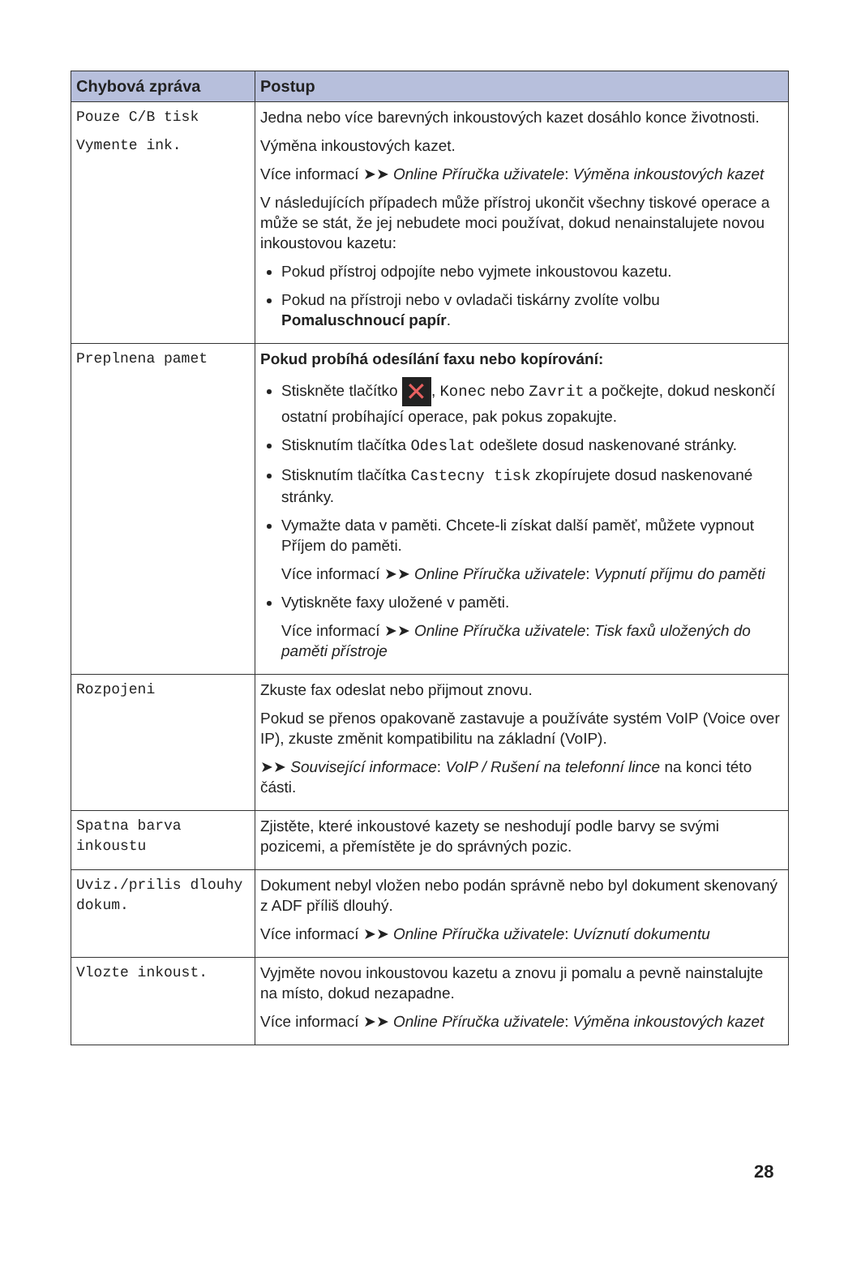| Chybová zpráva | Postup |
| --- | --- |
| Pouze C/B tisk Vymente ink. | Jedna nebo více barevných inkoustových kazet dosáhlo konce životnosti. Výměna inkoustových kazet. Více informací ➤➤ Online Příručka uživatele : Výměna inkoustových kazet V následujících případech může přístroj ukončit všechny tiskové operace a může se stát, že jej nebudete moci používat, dokud nenainstalujete novou inkoustovou kazetu: Pokud přístroj odpojíte nebo vyjmete inkoustovou kazetu. Pokud na přístroji nebo v ovladači tiskárny zvolíte volbu Pomaluschnoucí papír . |
| Preplnena pamet | Pokud probíhá odesílání faxu nebo kopírování: Stiskněte tlačítko ✕ , Konec nebo Zavrit a počkejte, dokud neskončí ostatní probíhající operace, pak pokus zopakujte. Stisknutím tlačítka Odeslat odešlete dosud naskenované stránky. Stisknutím tlačítka Castecny tisk zkopírujete dosud naskenované stránky. Vymažte data v paměti. Chcete-li získat další paměť, můžete vypnout Příjem do paměti. Více informací ➤➤ Online Příručka uživatele : Vypnutí příjmu do paměti Vytiskněte faxy uložené v paměti. Více informací ➤➤ Online Příručka uživatele : Tisk faxů uložených do paměti přístroje |
| Rozpojeni | Zkuste fax odeslat nebo přijmout znovu. Pokud se přenos opakovaně zastavuje a používáte systém VoIP (Voice over IP), zkuste změnit kompatibilitu na základní (VoIP). ➤➤ Související informace : VoIP / Rušení na telefonní lince na konci této části. |
| Spatna barva inkoustu | Zjistěte, které inkoustové kazety se neshodují podle barvy se svými pozicemi, a přemístěte je do správných pozic. |
| Uviz./prilis dlouhy dokum. | Dokument nebyl vložen nebo podán správně nebo byl dokument skenovaný z ADF příliš dlouhý. Více informací ➤➤ Online Příručka uživatele : Uvíznutí dokumentu |
| Vlozte inkoust. | Vyjměte novou inkoustovou kazetu a znovu ji pomalu a pevně nainstalujte na místo, dokud nezapadne. Více informací ➤➤ Online Příručka uživatele : Výměna inkoustových kazet |
28